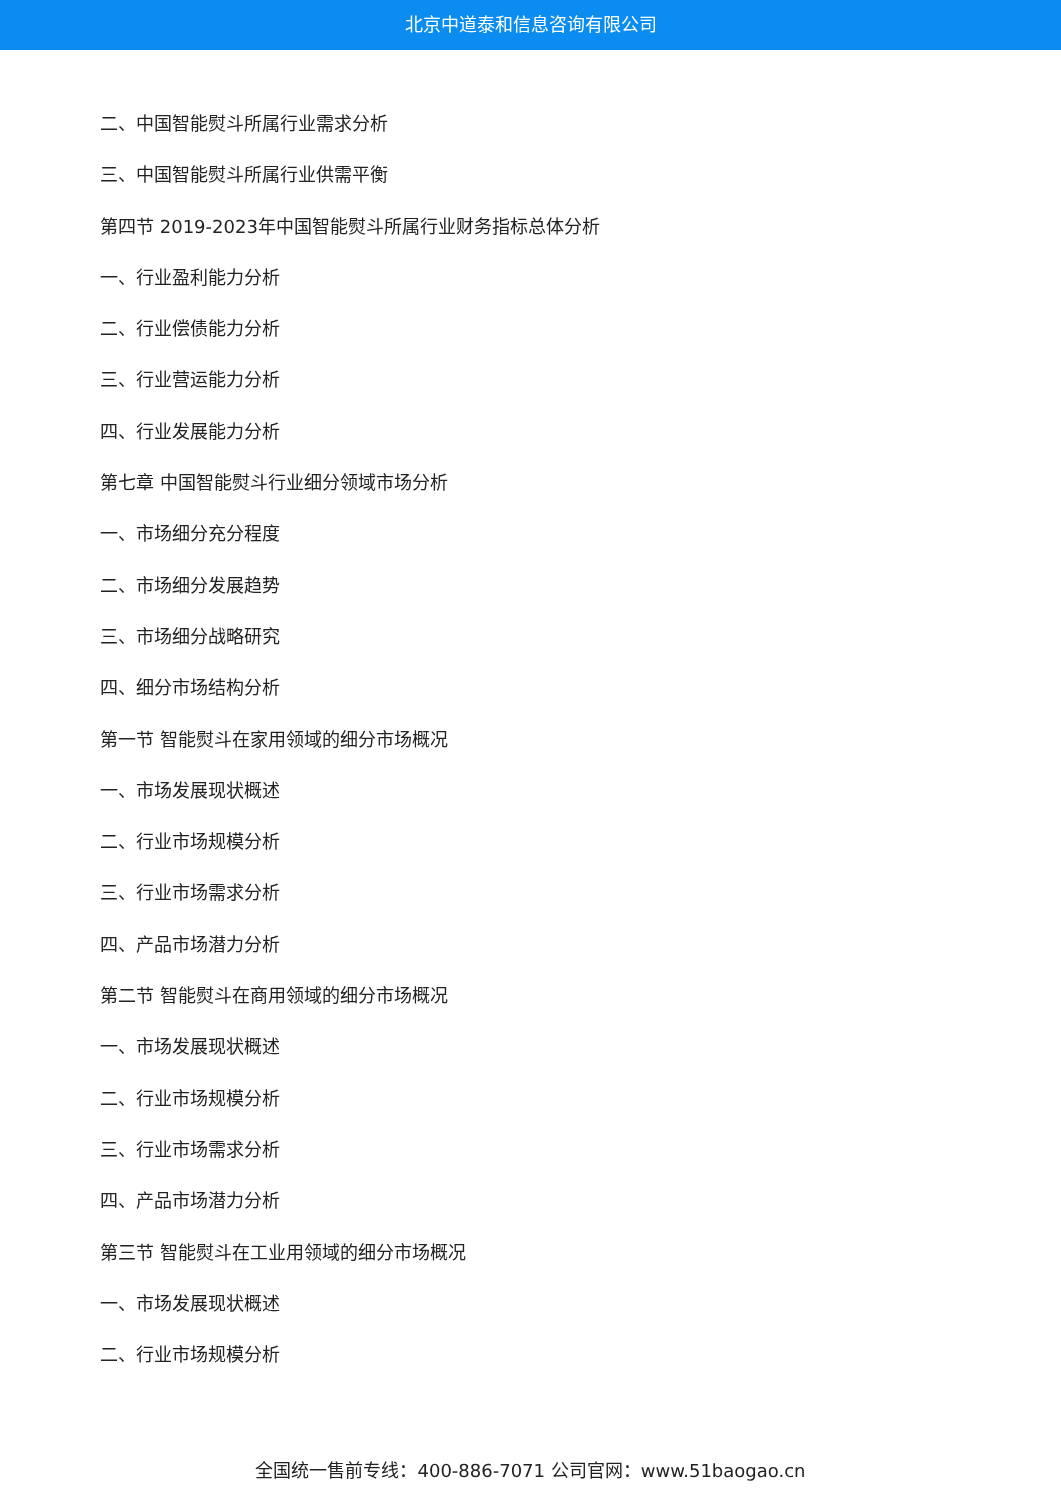北京中道泰和信息咨询有限公司
二、中国智能熨斗所属行业需求分析
三、中国智能熨斗所属行业供需平衡
第四节 2019-2023年中国智能熨斗所属行业财务指标总体分析
一、行业盈利能力分析
二、行业偿债能力分析
三、行业营运能力分析
四、行业发展能力分析
第七章 中国智能熨斗行业细分领域市场分析
一、市场细分充分程度
二、市场细分发展趋势
三、市场细分战略研究
四、细分市场结构分析
第一节 智能熨斗在家用领域的细分市场概况
一、市场发展现状概述
二、行业市场规模分析
三、行业市场需求分析
四、产品市场潜力分析
第二节 智能熨斗在商用领域的细分市场概况
一、市场发展现状概述
二、行业市场规模分析
三、行业市场需求分析
四、产品市场潜力分析
第三节 智能熨斗在工业用领域的细分市场概况
一、市场发展现状概述
二、行业市场规模分析
全国统一售前专线：400-886-7071 公司官网：www.51baogao.cn